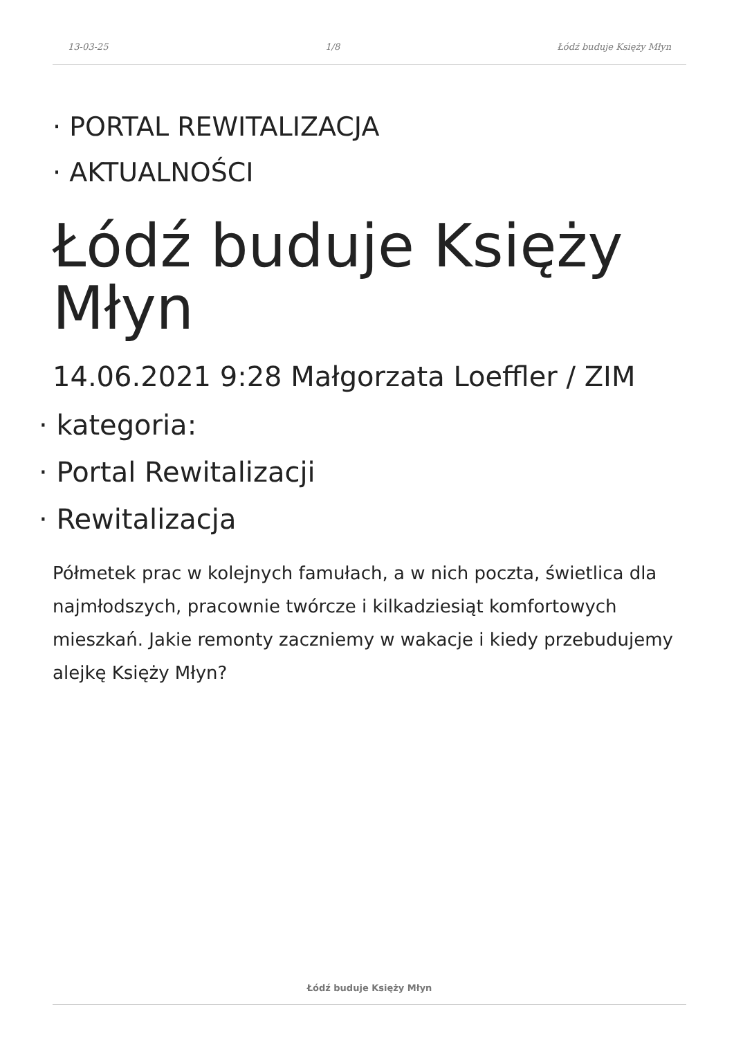13-03-25 1/8 Łódź buduje Księży Młyn
· PORTAL REWITALIZACJA
· AKTUALNOŚCI
Łódź buduje Księży Młyn
14.06.2021 9:28 Małgorzata Loeffler / ZIM
· kategoria:
· Portal Rewitalizacji
· Rewitalizacja
Półmetek prac w kolejnych famułach, a w nich poczta, świetlica dla najmłodszych, pracownie twórcze i kilkadziesiąt komfortowych mieszkań. Jakie remonty zaczniemy w wakacje i kiedy przebudujemy alejkę Księży Młyn?
Łódź buduje Księży Młyn